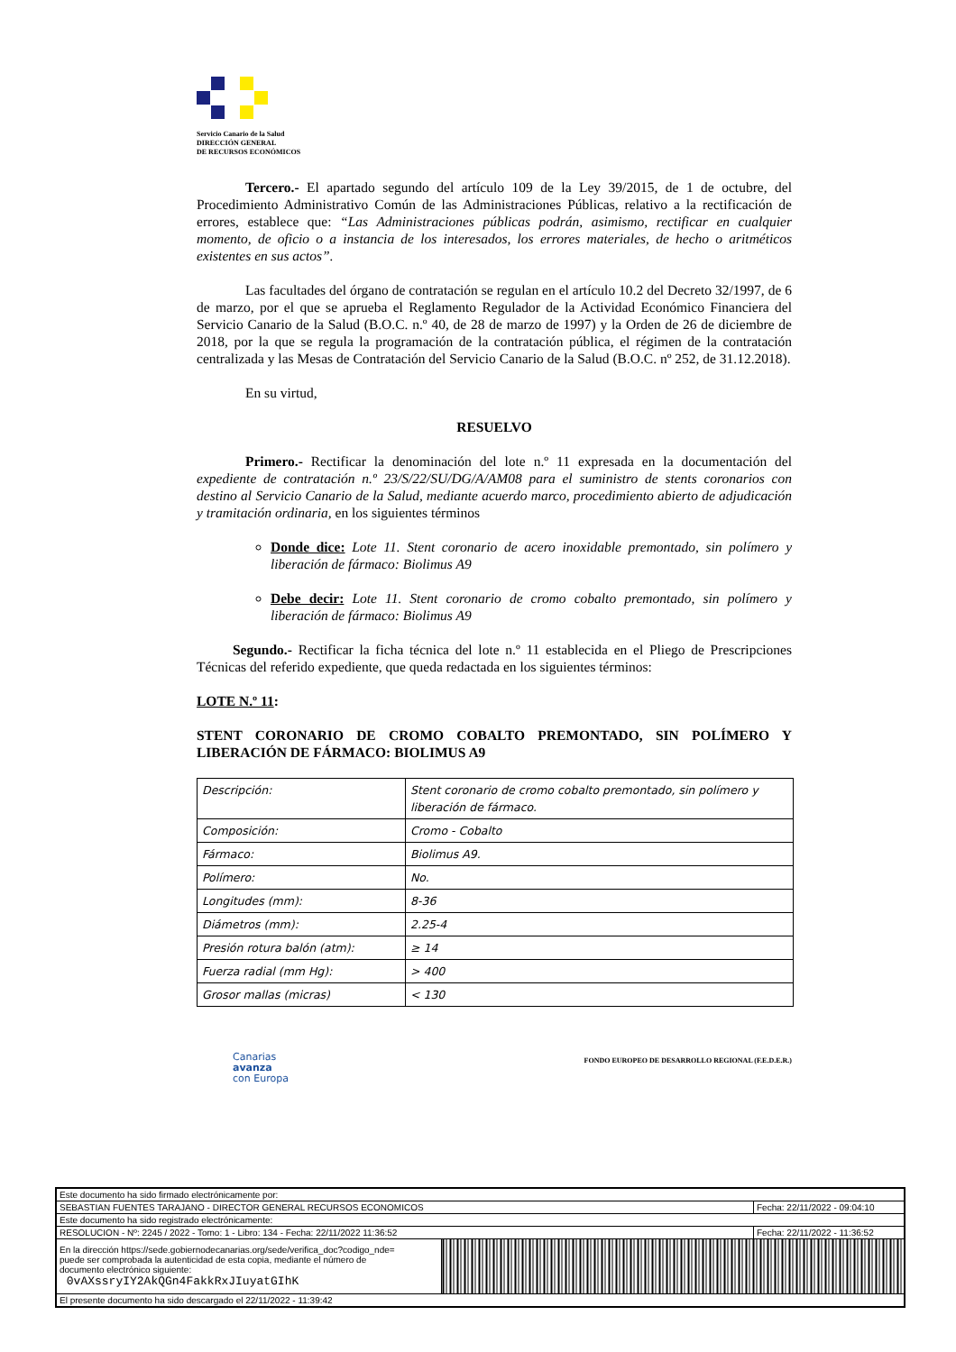Servicio Canario de la Salud
DIRECCIÓN GENERAL
DE RECURSOS ECONÓMICOS
Tercero.- El apartado segundo del artículo 109 de la Ley 39/2015, de 1 de octubre, del Procedimiento Administrativo Común de las Administraciones Públicas, relativo a la rectificación de errores, establece que: “Las Administraciones públicas podrán, asimismo, rectificar en cualquier momento, de oficio o a instancia de los interesados, los errores materiales, de hecho o aritméticos existentes en sus actos”.
Las facultades del órgano de contratación se regulan en el artículo 10.2 del Decreto 32/1997, de 6 de marzo, por el que se aprueba el Reglamento Regulador de la Actividad Económico Financiera del Servicio Canario de la Salud (B.O.C. n.º 40, de 28 de marzo de 1997) y la Orden de 26 de diciembre de 2018, por la que se regula la programación de la contratación pública, el régimen de la contratación centralizada y las Mesas de Contratación del Servicio Canario de la Salud (B.O.C. nº 252, de 31.12.2018).
En su virtud,
RESUELVO
Primero.- Rectificar la denominación del lote n.º 11 expresada en la documentación del expediente de contratación n.º 23/S/22/SU/DG/A/AM08 para el suministro de stents coronarios con destino al Servicio Canario de la Salud, mediante acuerdo marco, procedimiento abierto de adjudicación y tramitación ordinaria, en los siguientes términos
Donde dice: Lote 11. Stent coronario de acero inoxidable premontado, sin polímero y liberación de fármaco: Biolimus A9
Debe decir: Lote 11. Stent coronario de cromo cobalto premontado, sin polímero y liberación de fármaco: Biolimus A9
Segundo.- Rectificar la ficha técnica del lote n.º 11 establecida en el Pliego de Prescripciones Técnicas del referido expediente, que queda redactada en los siguientes términos:
LOTE N.º 11:
STENT CORONARIO DE CROMO COBALTO PREMONTADO, SIN POLÍMERO Y LIBERACIÓN DE FÁRMACO: BIOLIMUS A9
| Descripción: | Stent coronario de cromo cobalto premontado, sin polímero y liberación de fármaco. |
| Composición: | Cromo - Cobalto |
| Fármaco: | Biolimus A9. |
| Polímero: | No. |
| Longitudes (mm): | 8-36 |
| Diámetros (mm): | 2.25-4 |
| Presión rotura balón (atm): | ≥ 14 |
| Fuerza radial (mm Hg): | > 400 |
| Grosor mallas (micras) | < 130 |
Canarias
avanza
con Europa
FONDO EUROPEO DE DESARROLLO REGIONAL (F.E.D.E.R.)
| Este documento ha sido firmado electrónicamente por: | | |
| SEBASTIAN FUENTES TARAJANO - DIRECTOR GENERAL RECURSOS ECONOMICOS | | Fecha: 22/11/2022 - 09:04:10 |
| Este documento ha sido registrado electrónicamente: | | |
| RESOLUCION - Nº: 2245 / 2022 - Tomo: 1 - Libro: 134 - Fecha: 22/11/2022 11:36:52 | | Fecha: 22/11/2022 - 11:36:52 |
| En la dirección https://sede.gobiernodecanarias.org/sede/verifica_doc?codigo_nde= puede ser comprobada la autenticidad de esta copia, mediante el número de documento electrónico siguiente: 0vAXssryIY2AkQGn4FakkRxJIuyatGIhK | | |
| El presente documento ha sido descargado el 22/11/2022 - 11:39:42 | | |